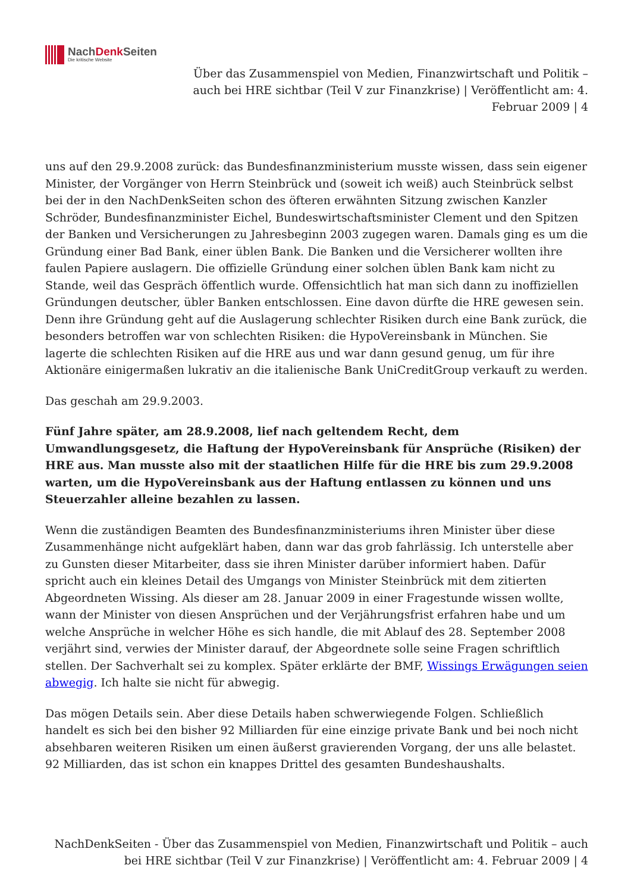NachDenk Seiten
Die kritische Website
Über das Zusammenspiel von Medien, Finanzwirtschaft und Politik – auch bei HRE sichtbar (Teil V zur Finanzkrise) | Veröffentlicht am: 4. Februar 2009 | 4
uns auf den 29.9.2008 zurück: das Bundesfinanzministerium musste wissen, dass sein eigener Minister, der Vorgänger von Herrn Steinbrück und (soweit ich weiß) auch Steinbrück selbst bei der in den NachDenkSeiten schon des öfteren erwähnten Sitzung zwischen Kanzler Schröder, Bundesfinanzminister Eichel, Bundeswirtschaftsminister Clement und den Spitzen der Banken und Versicherungen zu Jahresbeginn 2003 zugegen waren. Damals ging es um die Gründung einer Bad Bank, einer üblen Bank. Die Banken und die Versicherer wollten ihre faulen Papiere auslagern. Die offizielle Gründung einer solchen üblen Bank kam nicht zu Stande, weil das Gespräch öffentlich wurde. Offensichtlich hat man sich dann zu inoffiziellen Gründungen deutscher, übler Banken entschlossen. Eine davon dürfte die HRE gewesen sein. Denn ihre Gründung geht auf die Auslagerung schlechter Risiken durch eine Bank zurück, die besonders betroffen war von schlechten Risiken: die HypoVereinsbank in München. Sie lagerte die schlechten Risiken auf die HRE aus und war dann gesund genug, um für ihre Aktionäre einigermaßen lukrativ an die italienische Bank UniCreditGroup verkauft zu werden.
Das geschah am 29.9.2003.
Fünf Jahre später, am 28.9.2008, lief nach geltendem Recht, dem Umwandlungsgesetz, die Haftung der HypoVereinsbank für Ansprüche (Risiken) der HRE aus. Man musste also mit der staatlichen Hilfe für die HRE bis zum 29.9.2008 warten, um die HypoVereinsbank aus der Haftung entlassen zu können und uns Steuerzahler alleine bezahlen zu lassen.
Wenn die zuständigen Beamten des Bundesfinanzministeriums ihren Minister über diese Zusammenhänge nicht aufgeklärt haben, dann war das grob fahrlässig. Ich unterstelle aber zu Gunsten dieser Mitarbeiter, dass sie ihren Minister darüber informiert haben. Dafür spricht auch ein kleines Detail des Umgangs von Minister Steinbrück mit dem zitierten Abgeordneten Wissing. Als dieser am 28. Januar 2009 in einer Fragestunde wissen wollte, wann der Minister von diesen Ansprüchen und der Verjährungsfrist erfahren habe und um welche Ansprüche in welcher Höhe es sich handle, die mit Ablauf des 28. September 2008 verjährt sind, verwies der Minister darauf, der Abgeordnete solle seine Fragen schriftlich stellen. Der Sachverhalt sei zu komplex. Später erklärte der BMF, Wissings Erwägungen seien abwegig. Ich halte sie nicht für abwegig.
Das mögen Details sein. Aber diese Details haben schwerwiegende Folgen. Schließlich handelt es sich bei den bisher 92 Milliarden für eine einzige private Bank und bei noch nicht absehbaren weiteren Risiken um einen äußerst gravierenden Vorgang, der uns alle belastet. 92 Milliarden, das ist schon ein knappes Drittel des gesamten Bundeshaushalts.
NachDenkSeiten - Über das Zusammenspiel von Medien, Finanzwirtschaft und Politik – auch bei HRE sichtbar (Teil V zur Finanzkrise) | Veröffentlicht am: 4. Februar 2009 | 4